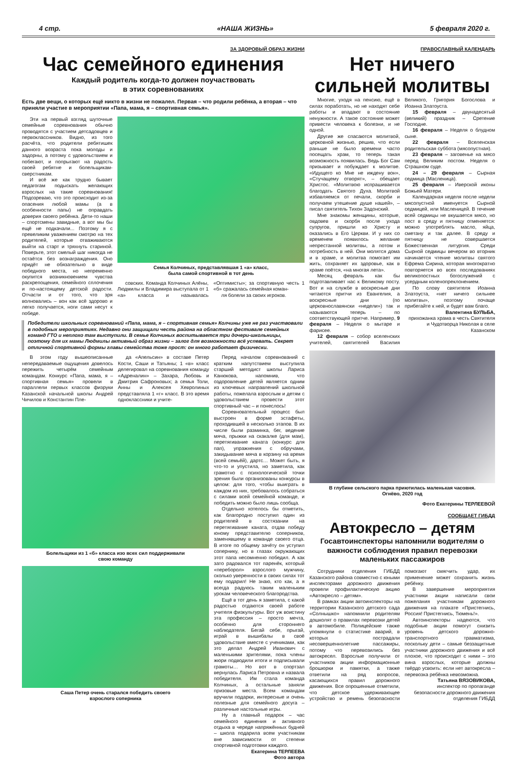4 стр. «НАША ЖИЗНЬ» 5 февраля 2020 г.
ЗА ЗДОРОВЫЙ ОБРАЗ ЖИЗНИ
Час семейного единения
Каждый родитель когда-то должен поучаствовать
в этих соревнованиях
Есть две вещи, о которых ещё никто в жизни не пожалел. Первая – что родили ребёнка, а вторая – что приняли участие в мероприятии «Папа, мама, я – спортивная семья».
Эти на первый взгляд шуточные семейные соревнования обычно проводятся с участием детсадовцев и первоклассников. Видно, из того расчёта, что родители ребятишек данного возраста пока молоды и задорны, а потому с удовольствием и побегают, и попрыгают на радость своей ребятне и болельщикам-сверстникам.
И всё же как трудно бывает педагогам подыскать желающих взрослых на такие соревнования! Подозреваю, что это происходит из-за опасения любой мамы (а в особенности папы) не оправдать доверия своего ребёнка. Дети-то наши – спортсмены завидные, а вот мы бы ещё не подкачали... Поэтому я с превеликим уважением смотрю на тех родителей, которые отваживаются выйти на старт и тряхнуть стариной. Поверьте, этот смелый шаг никогда не остаётся без вознаграждения. Оно придёт не обязательно в виде победного места, но непременно окупится возникновением чувства раскрепощения, семейного сплочения и по-настоящему детской радости. Отчасти и от того, что зря волновались – вон как всё здорово и легко получается, ноги сами несут к победе.
Семья Колчиных, представлявшая 1 «а» класс,
была самой спортивной в тот день
совских. Команда Колчиных Алёны, Людмилы и Владимира выступала от 1 «а» класса и называлась «Оптимисты»; за спортивную честь 1 «б» сражалась семейная коман-
ля болели за своих игроков.
Победители школьных соревнований «Папа, мама, я – спортивная семья» Колчины уже не раз участвовали в подобных мероприятиях. Недавно они защищали честь района на областном фестивале семейных команд ГТО и неплохо там выступили. В семье Колчиных воспитывается три дочери-школьницы, поэтому для их мамы Людмилы активный образ жизни – залог для возможности всё успевать. Секрет отличной спортивной формы главы семейства тоже прост: он много работает физически.
В этом году вышеописанные непередаваемые ощущения довелось пережить четырём семейным командам. Конкурс «Папа, мама, я – спортивная семья» провели в параллели первых классов физруки Казанской начальной школы Андрей Чичилов и Константин Пле-
да «Апельсин» в составе Петер Кости, Саши и Татьяны; 1 «в» класс делегировал на соревнования команду «Адреналин» – Захара, Любовь и Дмитрия Сафроновых; а семья Толи, Анны и Алексея Хевролиных представляла 1 «г» класс. В это время одноклассники и учите-
Болельщики из 1 «б» класса изо всех сил поддерживали
свою команду
Саша Петер очень старался победить своего
взрослого соперника
Перед началом соревнований с кратким напутствием выступила старший методист школы Лариса Канюкова, напомнив, что оздоровление детей является одним из ключевых направлений школьной работы, пожелала взрослым и детям с удовольствием провести этот спортивный час – и понеслось!
Соревновательный процесс был выстроен в форме эстафеты, проходившей в несколько этапов. В их числе были разминка, бег, ведение мяча, прыжки на скакалке (для мам), перетягивание каната (конкурс для пап), упражнения с обручами, закидывание мяча в корзину на время (всей семьёй), дартс… Может быть, я что-то и упустила, но заметила, как грамотно с психологической точки зрения были организованы конкурсы в целом: для того, чтобы выиграть в каждом из них, требовалось собраться с силами всей семейной команде, и победить можно было лишь сообща.
Отдельно хотелось бы отметить, как благородно поступил один из родителей в состязании на перетягивание каната, отдав победу юному представителю соперников, заменявшему в команде своего отца. В итоге по общему зачёту он уступил сопернику, но в глазах окружающих этот папа несомненно победил. А как зато радовался тот паренёк, который «переборол» взрослого мужчину, сколько уверенности в своих силах тот ему подарил! Не знаю, кто как, а я всегда радуюсь таким маленьким урокам человеческого благородства.
Ещё в тот день я заметила, с какой радостью отдаются своей работе учителя физкультуры. Вот уж воистину эта профессия – просто мечта, особенно для стороннего наблюдателя. Бегай себе, прыгай, играй в вышибалы в своё удовольствие вместе с учениками, как это делал Андрей Иванович с маленькими зрителями, пока члены жюри подводили итоги и подписывали грамоты… Но вот в спортзал вернулась Лариса Петровна и назвала победителя. Им стала команда Колчиных, а остальные заняли призовые места. Всем командам вручили подарки, интересные и очень полезные для семейного досуга – различные настольные игры.
Ну а главный подарок – час семейного единения и активного отдыха в череде напряжённых будней – школа подарила всем участникам вне зависимости от степени спортивной подготовки каждого.
Екатерина ТЕРЛЕЕВА
Фото автора
ПРАВОСЛАВНЫЙ КАЛЕНДАРЬ
Нет ничего
сильней молитвы
Многие, уходя на пенсию, ещё в силах поработать, но не находят себе работы и впадают в состояние ненужности. А такое состояние может привести человека к болезни, и не одной.
Другие же спасаются молитвой, церковной жизнью, решив, что если раньше не было времени часто посещать храм, то теперь такая возможность появилась. Ведь Бог Сам призывает и побуждает к молитве. «Идущего ко Мне не иждену вон», «Стучащему отворят», – обещает Христос. «Молитвою испрашивается благодать Святого Духа. Молитвой избавляемся от печали, скорби и получаем утешение душе нашей», – писал святитель Тихон Задонский.
Мне знакомы женщины, которые, овдовев и скорбя после ухода супругов, пришли ко Христу и оказались в Его Церкви. И у них со временем появилось желание непрестанной молитвы, а потом и потребность в ней. Они молятся дома и в храме, и молитва помогает им жить, сохраняет их здоровье, как в храме поётся, «на многая лета».
Месяц февраль как бы подготавливает нас к Великому посту. Вот и на службе в воскресные дни читаются притчи из Евангелия, а воскресные дни (по церковнославянски «недели») так и называются теперь – по соответствующей притче. Например, 9 февраля – Неделя о мытаре и фарисее.
12 февраля – собор вселенских учителей, святителей Василия Великого, Григория Богослова и Иоанна Златоуста.
15 февраля – двунадесятый (великий) праздник – Сретение Господне.
16 февраля – Неделя о блудном сыне.
22 февраля – Вселенская родительская суббота (мясопустная).
23 февраля – заговенье на мясо перед Великим постом. Неделя о Страшном суде.
24 – 29 февраля – Сырная седмица (Масленица).
25 февраля – Иверской иконы Божьей Матери.
Календарная неделя после недели мясопустной именуется Сырной седмицей, или Масленицей. В течение всей седмицы не вкушается мясо, но пост в среду и пятницу отменяется: можно употреблять масло, яйца, сметану и так далее. В среду и пятницу не совершается Божественная литургия. Среди Сырной седмицы вечером во вторник начинается чтение молитвы святого Ефрема Сирина, которая многократно повторяется во всех последованиях великопостных богослужений с усердным коленопреклонением.
По слову святителя Иоанна Златоуста, «нет ничего сильнее молитвы», поэтому почаще прибегайте к ней, и будет вам благо.
Валентина БУЛЬБА,
прихожанка храма в честь Святителя и Чудотворца Николая в селе Казанском
В глубине сельского парка приютилась маленькая часовня.
Огнёво, 2020 год
Фото Екатерины ТЕРЛЕЕВОЙ
СООБЩАЕТ ГИБДД
Автокресло – детям
Госавтоинспекторы напомнили водителям о важности соблюдения правил перевозки маленьких пассажиров
Сотрудники отделения ГИБДД Казанского района совместно с юными инспекторами дорожного движения провели профилактическую акцию «Автокресло – детям».
В рамках акции автоинспекторы на территории Казанского детского сада «Солнышко» напомнили родителям дошколят о правилах перевозки детей в автомобиле. Полицейские также упомянули о статистике аварий, в которых пострадали несовершеннолетние пассажиры, потому что перевозились без автокресел. Взрослые получили от участников акции информационные брошюрки и памятки, а также ответили на ряд вопросов, касающихся правил дорожного движения. Все опрошенные отметили, что детское удерживающее устройство и ремень безопасности помогают смягчить удар, их применение может сохранить жизнь ребёнку.
В завершение мероприятия участники акции написали свои пожелания участникам дорожного движения на плакате «Пристегнись, Россия! Пристегнись, Тюмень!».
Автоинспекторы надеются, что подобные акции помогут снизить уровень детского дорожно-транспортного травматизма, поскольку дети – самые беззащитные участники дорожного движения и всё плохое, что происходит с ними – это вина взрослых, которые должны твёрдо усвоить: если нет автокресла – перевозка ребёнка невозможна.
Татьяна ВЯЗОВИКОВА,
инспектор по пропаганде безопасности дорожного движения отделения ГИБДД